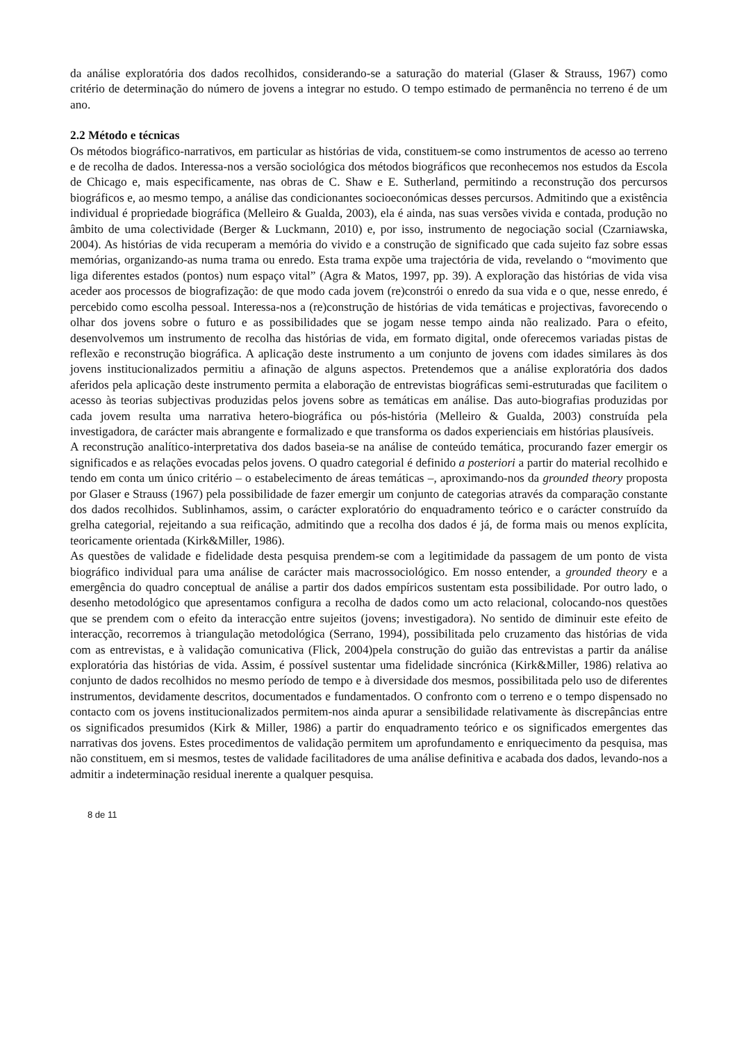da análise exploratória dos dados recolhidos, considerando-se a saturação do material (Glaser & Strauss, 1967) como critério de determinação do número de jovens a integrar no estudo. O tempo estimado de permanência no terreno é de um ano.
2.2 Método e técnicas
Os métodos biográfico-narrativos, em particular as histórias de vida, constituem-se como instrumentos de acesso ao terreno e de recolha de dados. Interessa-nos a versão sociológica dos métodos biográficos que reconhecemos nos estudos da Escola de Chicago e, mais especificamente, nas obras de C. Shaw e E. Sutherland, permitindo a reconstrução dos percursos biográficos e, ao mesmo tempo, a análise das condicionantes socioeconómicas desses percursos. Admitindo que a existência individual é propriedade biográfica (Melleiro & Gualda, 2003), ela é ainda, nas suas versões vivida e contada, produção no âmbito de uma colectividade (Berger & Luckmann, 2010) e, por isso, instrumento de negociação social (Czarniawska, 2004). As histórias de vida recuperam a memória do vivido e a construção de significado que cada sujeito faz sobre essas memórias, organizando-as numa trama ou enredo. Esta trama expõe uma trajectória de vida, revelando o “movimento que liga diferentes estados (pontos) num espaço vital” (Agra & Matos, 1997, pp. 39). A exploração das histórias de vida visa aceder aos processos de biografização: de que modo cada jovem (re)constrói o enredo da sua vida e o que, nesse enredo, é percebido como escolha pessoal. Interessa-nos a (re)construção de histórias de vida temáticas e projectivas, favorecendo o olhar dos jovens sobre o futuro e as possibilidades que se jogam nesse tempo ainda não realizado. Para o efeito, desenvolvemos um instrumento de recolha das histórias de vida, em formato digital, onde oferecemos variadas pistas de reflexão e reconstrução biográfica. A aplicação deste instrumento a um conjunto de jovens com idades similares às dos jovens institucionalizados permitiu a afinação de alguns aspectos. Pretendemos que a análise exploratória dos dados aferidos pela aplicação deste instrumento permita a elaboração de entrevistas biográficas semi-estruturadas que facilitem o acesso às teorias subjectivas produzidas pelos jovens sobre as temáticas em análise. Das auto-biografias produzidas por cada jovem resulta uma narrativa hetero-biográfica ou pós-história (Melleiro & Gualda, 2003) construída pela investigadora, de carácter mais abrangente e formalizado e que transforma os dados experienciais em histórias plausíveis.
A reconstrução analítico-interpretativa dos dados baseia-se na análise de conteúdo temática, procurando fazer emergir os significados e as relações evocadas pelos jovens. O quadro categorial é definido a posteriori a partir do material recolhido e tendo em conta um único critério – o estabelecimento de áreas temáticas –, aproximando-nos da grounded theory proposta por Glaser e Strauss (1967) pela possibilidade de fazer emergir um conjunto de categorias através da comparação constante dos dados recolhidos. Sublinhamos, assim, o carácter exploratório do enquadramento teórico e o carácter construído da grelha categorial, rejeitando a sua reificação, admitindo que a recolha dos dados é já, de forma mais ou menos explícita, teoricamente orientada (Kirk&Miller, 1986).
As questões de validade e fidelidade desta pesquisa prendem-se com a legitimidade da passagem de um ponto de vista biográfico individual para uma análise de carácter mais macrossociológico. Em nosso entender, a grounded theory e a emergência do quadro conceptual de análise a partir dos dados empíricos sustentam esta possibilidade. Por outro lado, o desenho metodológico que apresentamos configura a recolha de dados como um acto relacional, colocando-nos questões que se prendem com o efeito da interacção entre sujeitos (jovens; investigadora). No sentido de diminuir este efeito de interacção, recorremos à triangulação metodológica (Serrano, 1994), possibilitada pelo cruzamento das histórias de vida com as entrevistas, e à validação comunicativa (Flick, 2004)pela construção do guião das entrevistas a partir da análise exploratória das histórias de vida. Assim, é possível sustentar uma fidelidade sincrónica (Kirk&Miller, 1986) relativa ao conjunto de dados recolhidos no mesmo período de tempo e à diversidade dos mesmos, possibilitada pelo uso de diferentes instrumentos, devidamente descritos, documentados e fundamentados. O confronto com o terreno e o tempo dispensado no contacto com os jovens institucionalizados permitem-nos ainda apurar a sensibilidade relativamente às discrepâncias entre os significados presumidos (Kirk & Miller, 1986) a partir do enquadramento teórico e os significados emergentes das narrativas dos jovens. Estes procedimentos de validação permitem um aprofundamento e enriquecimento da pesquisa, mas não constituem, em si mesmos, testes de validade facilitadores de uma análise definitiva e acabada dos dados, levando-nos a admitir a indeterminação residual inerente a qualquer pesquisa.
8 de 11